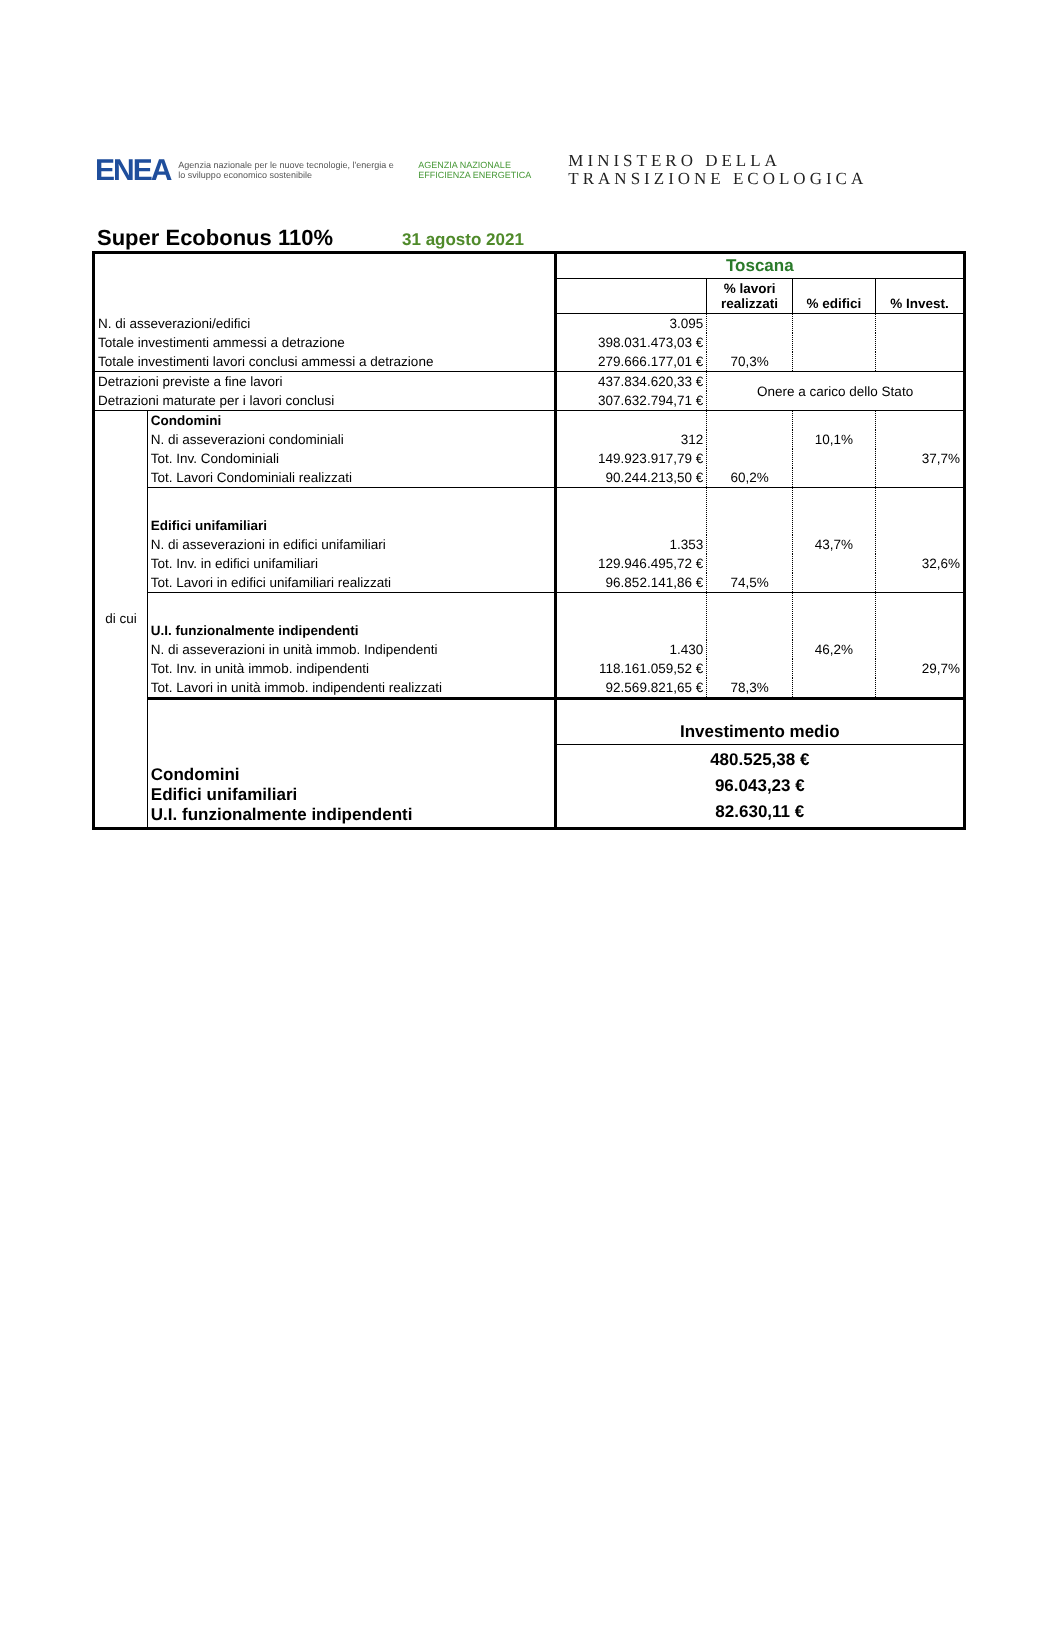ENEA
Agenzia nazionale per le nuove tecnologie, l'energia e lo sviluppo economico sostenibile
AGENZIA NAZIONALE EFFICIENZA ENERGETICA
MINISTERO DELLA
TRANSIZIONE ECOLOGICA
Super Ecobonus 110%
31 agosto 2021
| | | Toscana | | | |
| | | | % lavori realizzati | % edifici | % Invest. |
| N. di asseverazioni/edifici | | 3.095 | | | |
| Totale investimenti ammessi a detrazione | | 398.031.473,03 € | | | |
| Totale investimenti lavori conclusi ammessi a detrazione | | 279.666.177,01 € | 70,3% | | |
| Detrazioni previste a fine lavori | | 437.834.620,33 € | Onere a carico dello Stato | | |
| Detrazioni maturate per i lavori conclusi | | 307.632.794,71 € | | | |
| di cui | Condomini | | | | |
| | N. di asseverazioni condominiali | 312 | | 10,1% | |
| | Tot. Inv. Condominiali | 149.923.917,79 € | | | 37,7% |
| | Tot. Lavori Condominiali realizzati | 90.244.213,50 € | 60,2% | | |
| | Edifici unifamiliari | | | | |
| | N. di asseverazioni in edifici unifamiliari | 1.353 | | 43,7% | |
| | Tot. Inv. in edifici unifamiliari | 129.946.495,72 € | | | 32,6% |
| | Tot. Lavori in edifici unifamiliari realizzati | 96.852.141,86 € | 74,5% | | |
| | U.I. funzionalmente indipendenti | | | | |
| | N. di asseverazioni in unità immob. Indipendenti | 1.430 | | 46,2% | |
| | Tot. Inv. in unità immob. indipendenti | 118.161.059,52 € | | | 29,7% |
| | Tot. Lavori in unità immob. indipendenti realizzati | 92.569.821,65 € | 78,3% | | |
| | | Investimento medio | | | |
| | Condomini Edifici unifamiliari U.I. funzionalmente indipendenti | 480.525,38 € 96.043,23 € 82.630,11 € | | | |